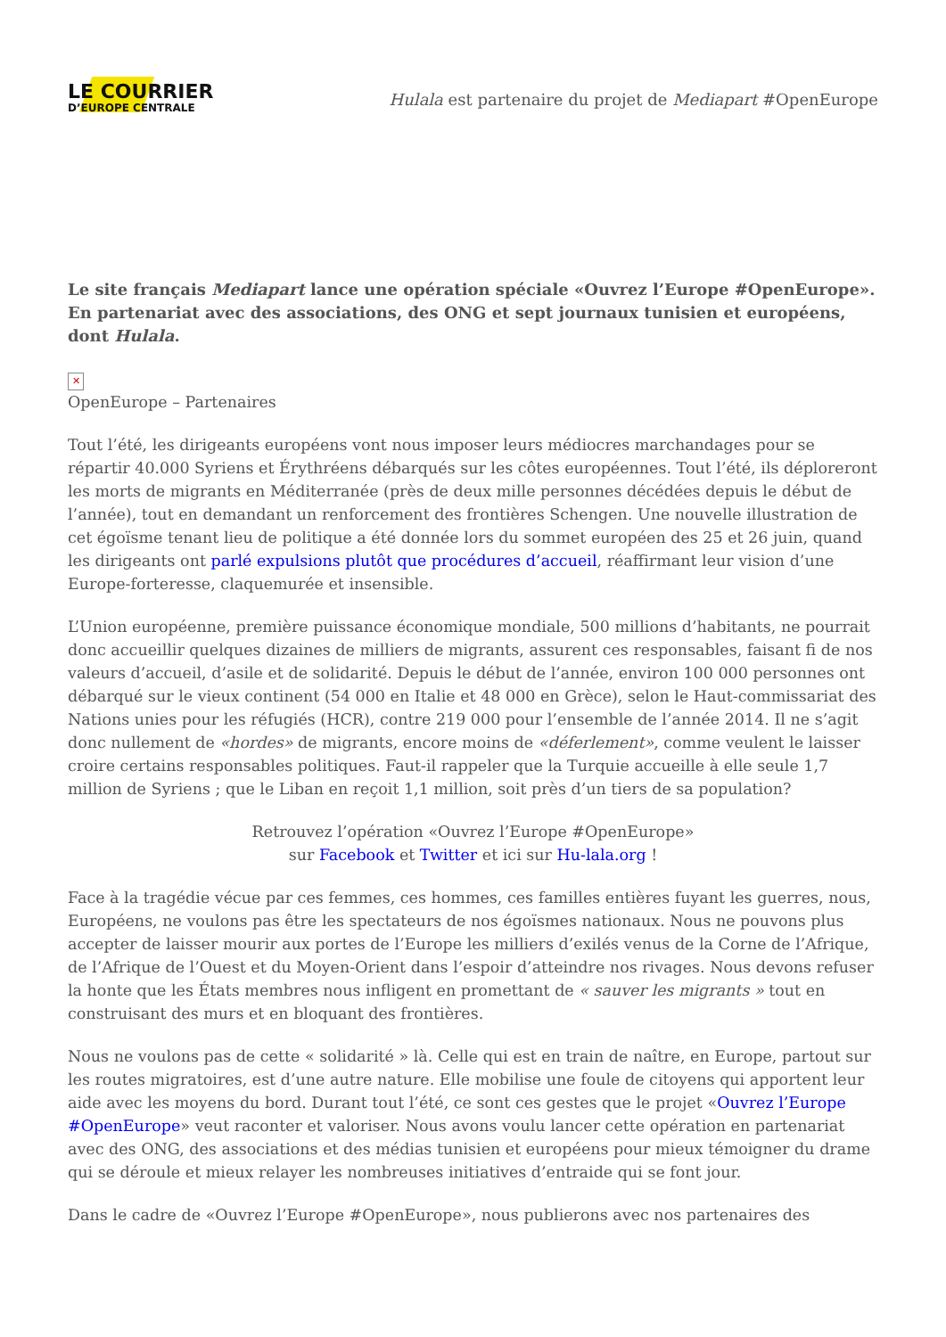LE COURRIER
D’EUROPE CENTRALE
Hulala est partenaire du projet de Mediapart #OpenEurope
Le site français Mediapart lance une opération spéciale «Ouvrez l’Europe #OpenEurope». En partenariat avec des associations, des ONG et sept journaux tunisien et européens, dont Hulala.
✕
OpenEurope – Partenaires
Tout l’été, les dirigeants européens vont nous imposer leurs médiocres marchandages pour se répartir 40.000 Syriens et Érythréens débarqués sur les côtes européennes. Tout l’été, ils déploreront les morts de migrants en Méditerranée (près de deux mille personnes décédées depuis le début de l’année), tout en demandant un renforcement des frontières Schengen. Une nouvelle illustration de cet égoïsme tenant lieu de politique a été donnée lors du sommet européen des 25 et 26 juin, quand les dirigeants ont parlé expulsions plutôt que procédures d’accueil, réaffirmant leur vision d’une Europe-forteresse, claquemurée et insensible.
L’Union européenne, première puissance économique mondiale, 500 millions d’habitants, ne pourrait donc accueillir quelques dizaines de milliers de migrants, assurent ces responsables, faisant fi de nos valeurs d’accueil, d’asile et de solidarité. Depuis le début de l’année, environ 100 000 personnes ont débarqué sur le vieux continent (54 000 en Italie et 48 000 en Grèce), selon le Haut-commissariat des Nations unies pour les réfugiés (HCR), contre 219 000 pour l’ensemble de l’année 2014. Il ne s’agit donc nullement de «hordes» de migrants, encore moins de «déferlement», comme veulent le laisser croire certains responsables politiques. Faut-il rappeler que la Turquie accueille à elle seule 1,7 million de Syriens ; que le Liban en reçoit 1,1 million, soit près d’un tiers de sa population?
Retrouvez l’opération «Ouvrez l’Europe #OpenEurope»
sur Facebook et Twitter et ici sur Hu-lala.org !
Face à la tragédie vécue par ces femmes, ces hommes, ces familles entières fuyant les guerres, nous, Européens, ne voulons pas être les spectateurs de nos égoïsmes nationaux. Nous ne pouvons plus accepter de laisser mourir aux portes de l’Europe les milliers d’exilés venus de la Corne de l’Afrique, de l’Afrique de l’Ouest et du Moyen-Orient dans l’espoir d’atteindre nos rivages. Nous devons refuser la honte que les États membres nous infligent en promettant de « sauver les migrants » tout en construisant des murs et en bloquant des frontières.
Nous ne voulons pas de cette « solidarité » là. Celle qui est en train de naître, en Europe, partout sur les routes migratoires, est d’une autre nature. Elle mobilise une foule de citoyens qui apportent leur aide avec les moyens du bord. Durant tout l’été, ce sont ces gestes que le projet «Ouvrez l’Europe #OpenEurope» veut raconter et valoriser. Nous avons voulu lancer cette opération en partenariat avec des ONG, des associations et des médias tunisien et européens pour mieux témoigner du drame qui se déroule et mieux relayer les nombreuses initiatives d’entraide qui se font jour.
Dans le cadre de «Ouvrez l’Europe #OpenEurope», nous publierons avec nos partenaires des